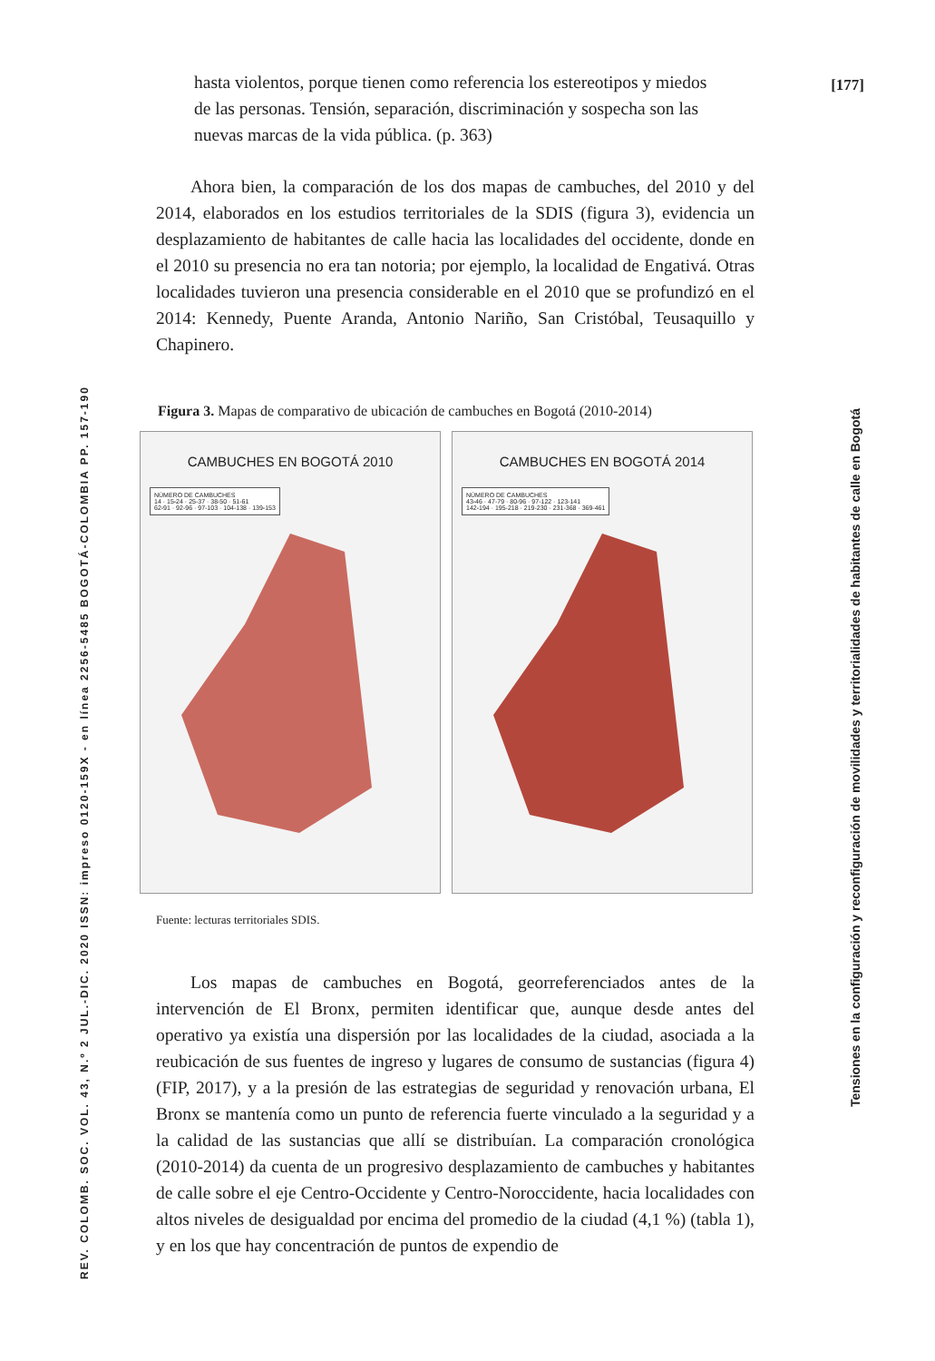[177]
hasta violentos, porque tienen como referencia los estereotipos y miedos de las personas. Tensión, separación, discriminación y sospecha son las nuevas marcas de la vida pública. (p. 363)
Ahora bien, la comparación de los dos mapas de cambuches, del 2010 y del 2014, elaborados en los estudios territoriales de la SDIS (figura 3), evidencia un desplazamiento de habitantes de calle hacia las localidades del occidente, donde en el 2010 su presencia no era tan notoria; por ejemplo, la localidad de Engativá. Otras localidades tuvieron una presencia considerable en el 2010 que se profundizó en el 2014: Kennedy, Puente Aranda, Antonio Nariño, San Cristóbal, Teusaquillo y Chapinero.
Figura 3. Mapas de comparativo de ubicación de cambuches en Bogotá (2010-2014)
CAMBUCHES EN BOGOTÁ 2010
NÚMERO DE CAMBUCHES
14 · 15-24 · 25-37 · 38-50 · 51-61
62-91 · 92-96 · 97-103 · 104-138 · 139-153
CAMBUCHES EN BOGOTÁ 2014
NÚMERO DE CAMBUCHES
43-46 · 47-79 · 80-96 · 97-122 · 123-141
142-194 · 195-218 · 219-230 · 231-368 · 369-461
Fuente: lecturas territoriales SDIS.
Los mapas de cambuches en Bogotá, georreferenciados antes de la intervención de El Bronx, permiten identificar que, aunque desde antes del operativo ya existía una dispersión por las localidades de la ciudad, asociada a la reubicación de sus fuentes de ingreso y lugares de consumo de sustancias (figura 4) (FIP, 2017), y a la presión de las estrategias de seguridad y renovación urbana, El Bronx se mantenía como un punto de referencia fuerte vinculado a la seguridad y a la calidad de las sustancias que allí se distribuían. La comparación cronológica (2010-2014) da cuenta de un progresivo desplazamiento de cambuches y habitantes de calle sobre el eje Centro-Occidente y Centro-Noroccidente, hacia localidades con altos niveles de desigualdad por encima del promedio de la ciudad (4,1 %) (tabla 1), y en los que hay concentración de puntos de expendio de
REV. COLOMB. SOC. VOL. 43, N.º 2 JUL.-DIC. 2020 ISSN: impreso 0120-159X - en línea 2256-5485 BOGOTÁ-COLOMBIA PP. 157-190
Tensiones en la configuración y reconfiguración de movilidades y territorialidades de habitantes de calle en Bogotá